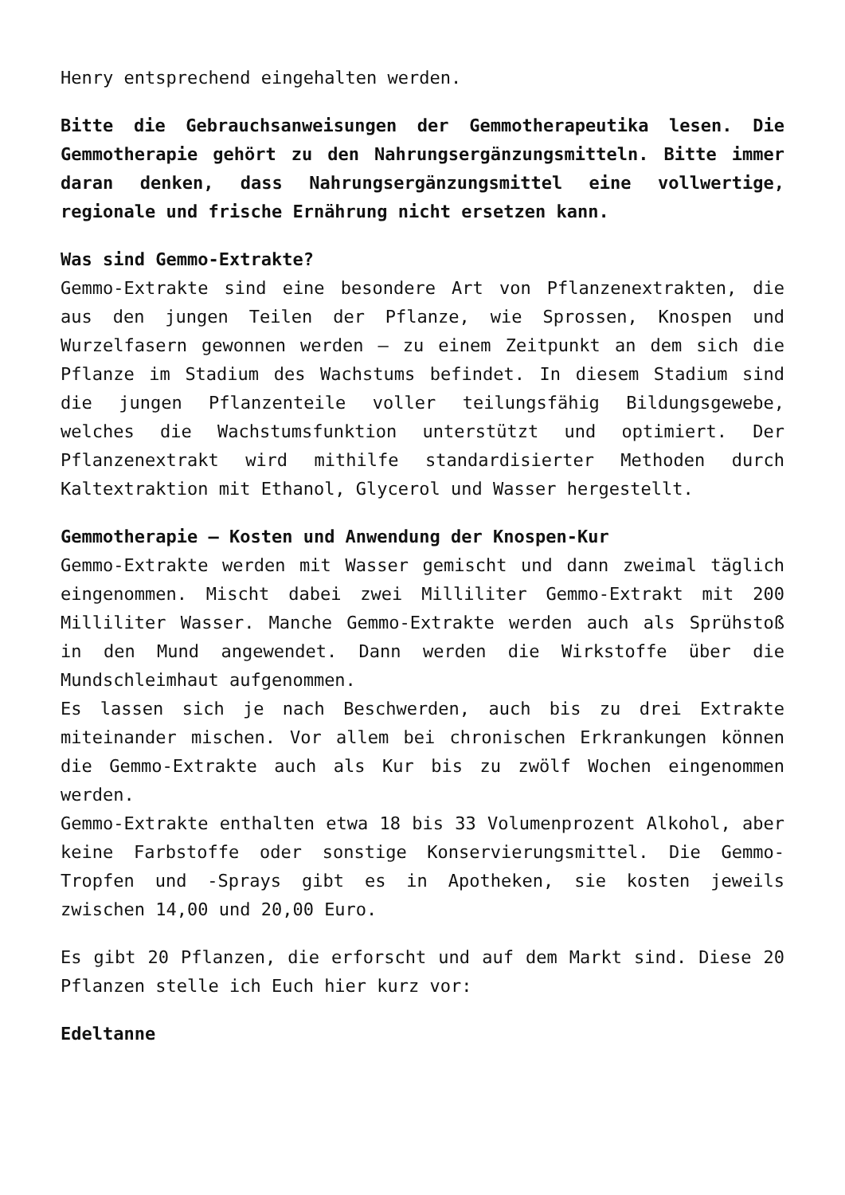Henry entsprechend eingehalten werden.
Bitte die Gebrauchsanweisungen der Gemmotherapeutika lesen. Die Gemmotherapie gehört zu den Nahrungsergänzungsmitteln. Bitte immer daran denken, dass Nahrungsergänzungsmittel eine vollwertige, regionale und frische Ernährung nicht ersetzen kann.
Was sind Gemmo-Extrakte?
Gemmo-Extrakte sind eine besondere Art von Pflanzenextrakten, die aus den jungen Teilen der Pflanze, wie Sprossen, Knospen und Wurzelfasern gewonnen werden – zu einem Zeitpunkt an dem sich die Pflanze im Stadium des Wachstums befindet. In diesem Stadium sind die jungen Pflanzenteile voller teilungsfähig Bildungsgewebe, welches die Wachstumsfunktion unterstützt und optimiert. Der Pflanzenextrakt wird mithilfe standardisierter Methoden durch Kaltextraktion mit Ethanol, Glycerol und Wasser hergestellt.
Gemmotherapie – Kosten und Anwendung der Knospen-Kur
Gemmo-Extrakte werden mit Wasser gemischt und dann zweimal täglich eingenommen. Mischt dabei zwei Milliliter Gemmo-Extrakt mit 200 Milliliter Wasser. Manche Gemmo-Extrakte werden auch als Sprühstoß in den Mund angewendet. Dann werden die Wirkstoffe über die Mundschleimhaut aufgenommen.
Es lassen sich je nach Beschwerden, auch bis zu drei Extrakte miteinander mischen. Vor allem bei chronischen Erkrankungen können die Gemmo-Extrakte auch als Kur bis zu zwölf Wochen eingenommen werden.
Gemmo-Extrakte enthalten etwa 18 bis 33 Volumenprozent Alkohol, aber keine Farbstoffe oder sonstige Konservierungsmittel. Die Gemmo-Tropfen und -Sprays gibt es in Apotheken, sie kosten jeweils zwischen 14,00 und 20,00 Euro.
Es gibt 20 Pflanzen, die erforscht und auf dem Markt sind. Diese 20 Pflanzen stelle ich Euch hier kurz vor:
Edeltanne